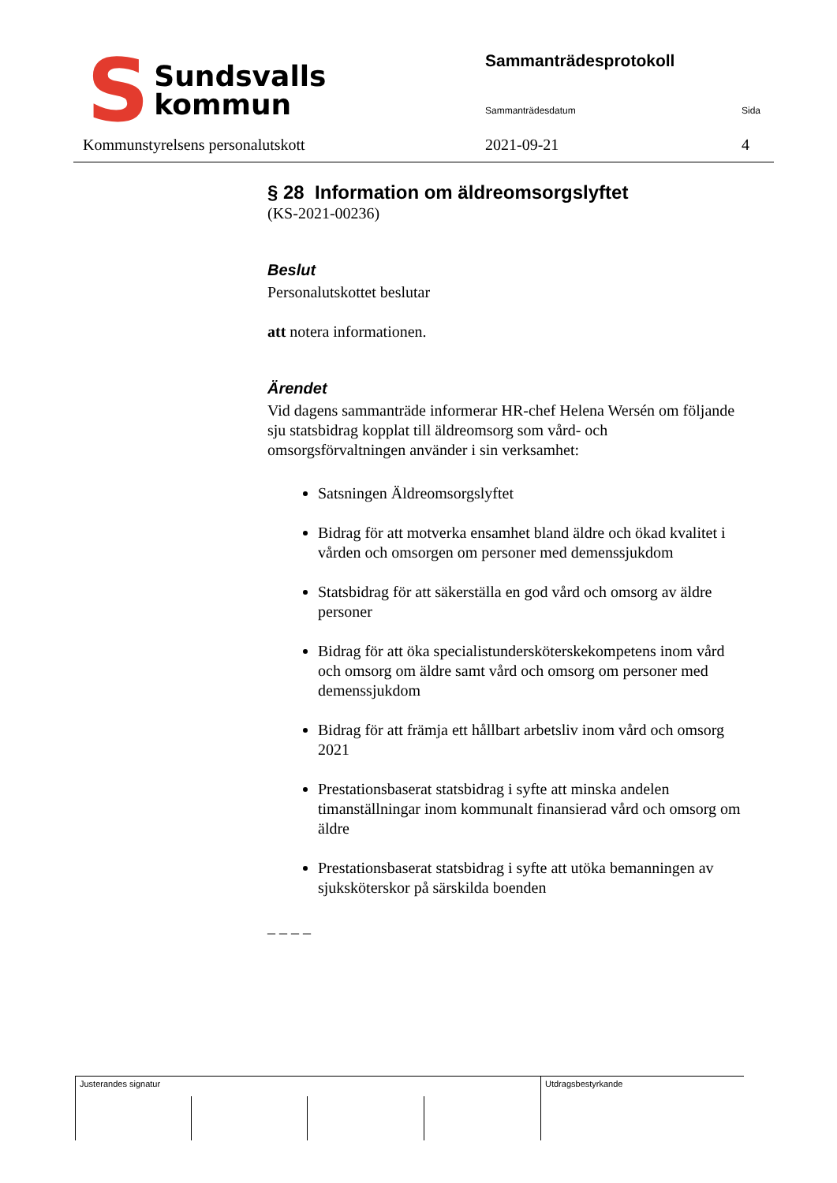S Sundsvalls
kommun
Sammanträdesprotokoll
Sammanträdesdatum Sida
Kommunstyrelsens personalutskott
2021-09-21 4
§ 28 Information om äldreomsorgslyftet
(KS-2021-00236)
Beslut
Personalutskottet beslutar
att notera informationen.
Ärendet
Vid dagens sammanträde informerar HR-chef Helena Wersén om följande sju statsbidrag kopplat till äldreomsorg som vård- och omsorgsförvaltningen använder i sin verksamhet:
Satsningen Äldreomsorgslyftet
Bidrag för att motverka ensamhet bland äldre och ökad kvalitet i vården och omsorgen om personer med demenssjukdom
Statsbidrag för att säkerställa en god vård och omsorg av äldre personer
Bidrag för att öka specialistundersköterskekompetens inom vård och omsorg om äldre samt vård och omsorg om personer med demenssjukdom
Bidrag för att främja ett hållbart arbetsliv inom vård och omsorg 2021
Prestationsbaserat statsbidrag i syfte att minska andelen timanställningar inom kommunalt finansierad vård och omsorg om äldre
Prestationsbaserat statsbidrag i syfte att utöka bemanningen av sjuksköterskor på särskilda boenden
_ _ _ _
Justerandes signatur Utdragsbestyrkande